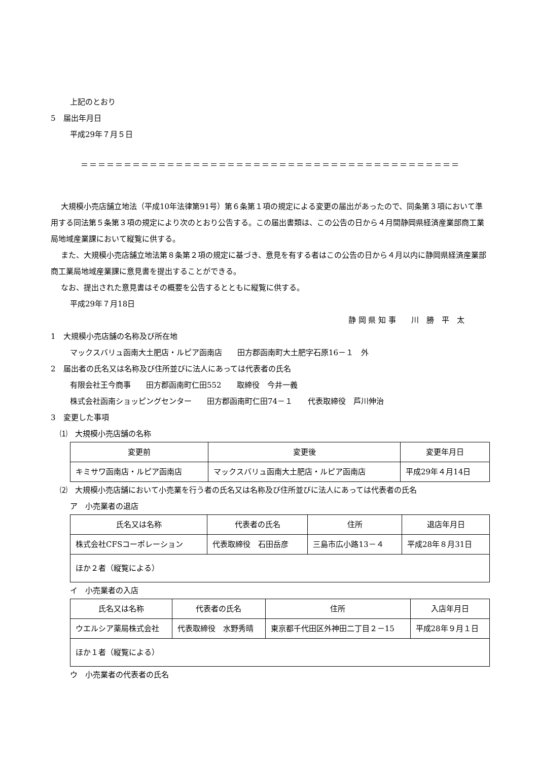上記のとおり
5　届出年月日
平成29年７月５日
＝＝＝＝＝＝＝＝＝＝＝＝＝＝＝＝＝＝＝＝＝＝＝＝＝＝＝＝＝＝＝＝＝＝＝＝＝＝＝＝＝＝＝＝
大規模小売店舗立地法（平成10年法律第91号）第６条第１項の規定による変更の届出があったので、同条第３項において準用する同法第５条第３項の規定により次のとおり公告する。この届出書類は、この公告の日から４月間静岡県経済産業部商工業局地域産業課において縦覧に供する。
また、大規模小売店舗立地法第８条第２項の規定に基づき、意見を有する者はこの公告の日から４月以内に静岡県経済産業部商工業局地域産業課に意見書を提出することができる。
なお、提出された意見書はその概要を公告するとともに縦覧に供する。
平成29年７月18日
静 岡 県 知 事　　川　勝　平　太
1　大規模小売店舗の名称及び所在地
マックスバリュ函南大土肥店・ルピア函南店　　田方郡函南町大土肥字石原16－１　外
2　届出者の氏名又は名称及び住所並びに法人にあっては代表者の氏名
有限会社王今商事　　田方郡函南町仁田552　　取締役　今井一義
株式会社函南ショッピングセンター　　田方郡函南町仁田74－１　　代表取締役　芦川伸治
3　変更した事項
⑴　大規模小売店舗の名称
| 変更前 | 変更後 | 変更年月日 |
| --- | --- | --- |
| キミサワ函南店・ルピア函南店 | マックスバリュ函南大土肥店・ルピア函南店 | 平成29年４月14日 |
⑵　大規模小売店舗において小売業を行う者の氏名又は名称及び住所並びに法人にあっては代表者の氏名
ア　小売業者の退店
| 氏名又は名称 | 代表者の氏名 | 住所 | 退店年月日 |
| --- | --- | --- | --- |
| 株式会社CFSコーポレーション | 代表取締役 石田岳彦 | 三島市広小路13－４ | 平成28年８月31日 |
| ほか２者（縦覧による） | | | |
イ　小売業者の入店
| 氏名又は名称 | 代表者の氏名 | 住所 | 入店年月日 |
| --- | --- | --- | --- |
| ウエルシア薬局株式会社 | 代表取締役 水野秀晴 | 東京都千代田区外神田二丁目２－15 | 平成28年９月１日 |
| ほか１者（縦覧による） | | | |
ウ　小売業者の代表者の氏名